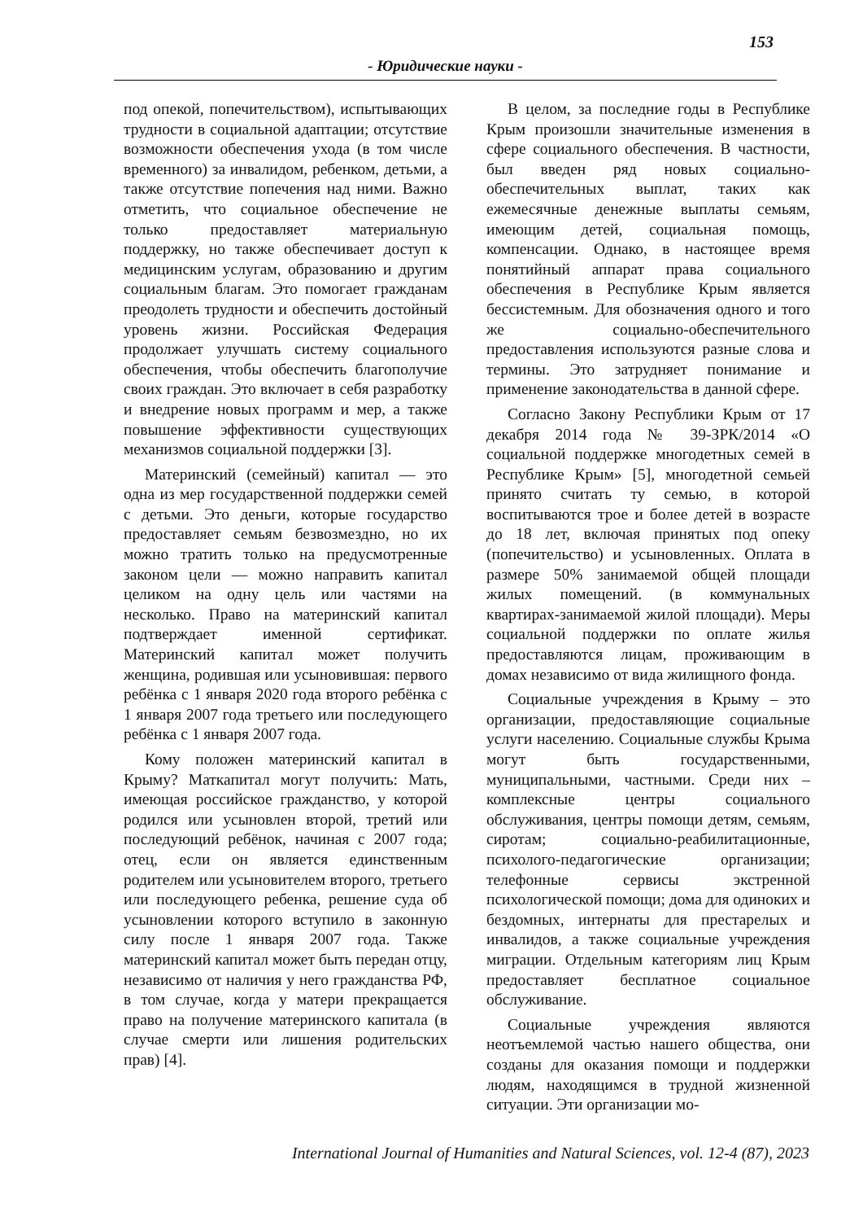153
- Юридические науки -
под опекой, попечительством), испытывающих трудности в социальной адаптации; отсутствие возможности обеспечения ухода (в том числе временного) за инвалидом, ребенком, детьми, а также отсутствие попечения над ними. Важно отметить, что социальное обеспечение не только предоставляет материальную поддержку, но также обеспечивает доступ к медицинским услугам, образованию и другим социальным благам. Это помогает гражданам преодолеть трудности и обеспечить достойный уровень жизни. Российская Федерация продолжает улучшать систему социального обеспечения, чтобы обеспечить благополучие своих граждан. Это включает в себя разработку и внедрение новых программ и мер, а также повышение эффективности существующих механизмов социальной поддержки [3].
Материнский (семейный) капитал — это одна из мер государственной поддержки семей с детьми. Это деньги, которые государство предоставляет семьям безвозмездно, но их можно тратить только на предусмотренные законом цели — можно направить капитал целиком на одну цель или частями на несколько. Право на материнский капитал подтверждает именной сертификат. Материнский капитал может получить женщина, родившая или усыновившая: первого ребёнка с 1 января 2020 года второго ребёнка с 1 января 2007 года третьего или последующего ребёнка с 1 января 2007 года.
Кому положен материнский капитал в Крыму? Маткапитал могут получить: Мать, имеющая российское гражданство, у которой родился или усыновлен второй, третий или последующий ребёнок, начиная с 2007 года; отец, если он является единственным родителем или усыновителем второго, третьего или последующего ребенка, решение суда об усыновлении которого вступило в законную силу после 1 января 2007 года. Также материнский капитал может быть передан отцу, независимо от наличия у него гражданства РФ, в том случае, когда у матери прекращается право на получение материнского капитала (в случае смерти или лишения родительских прав) [4].
В целом, за последние годы в Республике Крым произошли значительные изменения в сфере социального обеспечения. В частности, был введен ряд новых социально-обеспечительных выплат, таких как ежемесячные денежные выплаты семьям, имеющим детей, социальная помощь, компенсации. Однако, в настоящее время понятийный аппарат права социального обеспечения в Республике Крым является бессистемным. Для обозначения одного и того же социально-обеспечительного предоставления используются разные слова и термины. Это затрудняет понимание и применение законодательства в данной сфере.
Согласно Закону Республики Крым от 17 декабря 2014 года № 39-ЗРК/2014 «О социальной поддержке многодетных семей в Республике Крым» [5], многодетной семьей принято считать ту семью, в которой воспитываются трое и более детей в возрасте до 18 лет, включая принятых под опеку (попечительство) и усыновленных. Оплата в размере 50% занимаемой общей площади жилых помещений. (в коммунальных квартирах-занимаемой жилой площади). Меры социальной поддержки по оплате жилья предоставляются лицам, проживающим в домах независимо от вида жилищного фонда.
Социальные учреждения в Крыму – это организации, предоставляющие социальные услуги населению. Социальные службы Крыма могут быть государственными, муниципальными, частными. Среди них – комплексные центры социального обслуживания, центры помощи детям, семьям, сиротам; социально-реабилитационные, психолого-педагогические организации; телефонные сервисы экстренной психологической помощи; дома для одиноких и бездомных, интернаты для престарелых и инвалидов, а также социальные учреждения миграции. Отдельным категориям лиц Крым предоставляет бесплатное социальное обслуживание.
Социальные учреждения являются неотъемлемой частью нашего общества, они созданы для оказания помощи и поддержки людям, находящимся в трудной жизненной ситуации. Эти организации мо-
International Journal of Humanities and Natural Sciences, vol. 12-4 (87), 2023